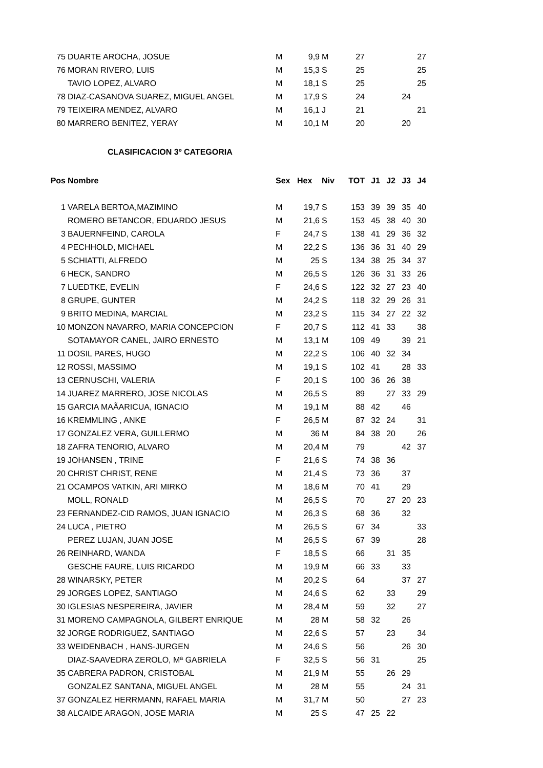| 75 | DUARTE AROCHA, JOSUE | M | 9,9 | M | 27 | | | | 27 |
| 76 | MORAN RIVERO, LUIS | M | 15,3 | S | 25 | | | | 25 |
| | TAVIO LOPEZ, ALVARO | M | 18,1 | S | 25 | | | | 25 |
| 78 | DIAZ-CASANOVA SUAREZ, MIGUEL ANGEL | M | 17,9 | S | 24 | | | 24 | |
| 79 | TEIXEIRA MENDEZ, ALVARO | M | 16,1 | J | 21 | | | | 21 |
| 80 | MARRERO BENITEZ, YERAY | M | 10,1 | M | 20 | | | 20 | |
CLASIFICACION 3º CATEGORIA
| Pos | Nombre | Sex | Hex | Niv | TOT | J1 | J2 | J3 | J4 |
| --- | --- | --- | --- | --- | --- | --- | --- | --- | --- |
| 1 | VARELA BERTOA,MAZIMINO | M | 19,7 | S | 153 | 39 | 39 | 35 | 40 |
| | ROMERO BETANCOR, EDUARDO JESUS | M | 21,6 | S | 153 | 45 | 38 | 40 | 30 |
| 3 | BAUERNFEIND, CAROLA | F | 24,7 | S | 138 | 41 | 29 | 36 | 32 |
| 4 | PECHHOLD, MICHAEL | M | 22,2 | S | 136 | 36 | 31 | 40 | 29 |
| 5 | SCHIATTI, ALFREDO | M | 25 | S | 134 | 38 | 25 | 34 | 37 |
| 6 | HECK, SANDRO | M | 26,5 | S | 126 | 36 | 31 | 33 | 26 |
| 7 | LUEDTKE, EVELIN | F | 24,6 | S | 122 | 32 | 27 | 23 | 40 |
| 8 | GRUPE, GUNTER | M | 24,2 | S | 118 | 32 | 29 | 26 | 31 |
| 9 | BRITO MEDINA, MARCIAL | M | 23,2 | S | 115 | 34 | 27 | 22 | 32 |
| 10 | MONZON NAVARRO, MARIA CONCEPCION | F | 20,7 | S | 112 | 41 | 33 | | 38 |
| | SOTAMAYOR CANEL, JAIRO ERNESTO | M | 13,1 | M | 109 | 49 | | 39 | 21 |
| 11 | DOSIL PARES, HUGO | M | 22,2 | S | 106 | 40 | 32 | 34 | |
| 12 | ROSSI, MASSIMO | M | 19,1 | S | 102 | 41 | | 28 | 33 |
| 13 | CERNUSCHI, VALERIA | F | 20,1 | S | 100 | 36 | 26 | 38 | |
| 14 | JUAREZ MARRERO, JOSE NICOLAS | M | 26,5 | S | 89 | | 27 | 33 | 29 |
| 15 | GARCIA MAÃARICUA, IGNACIO | M | 19,1 | M | 88 | 42 | | 46 | |
| 16 | KREMMLING , ANKE | F | 26,5 | M | 87 | 32 | 24 | | 31 |
| 17 | GONZALEZ VERA, GUILLERMO | M | 36 | M | 84 | 38 | 20 | | 26 |
| 18 | ZAFRA TENORIO, ALVARO | M | 20,4 | M | 79 | | | 42 | 37 |
| 19 | JOHANSEN , TRINE | F | 21,6 | S | 74 | 38 | 36 | | |
| 20 | CHRIST CHRIST, RENE | M | 21,4 | S | 73 | 36 | | 37 | |
| 21 | OCAMPOS VATKIN, ARI MIRKO | M | 18,6 | M | 70 | 41 | | 29 | |
| | MOLL, RONALD | M | 26,5 | S | 70 | | 27 | 20 | 23 |
| 23 | FERNANDEZ-CID RAMOS, JUAN IGNACIO | M | 26,3 | S | 68 | 36 | | 32 | |
| 24 | LUCA , PIETRO | M | 26,5 | S | 67 | 34 | | | 33 |
| | PEREZ LUJAN, JUAN JOSE | M | 26,5 | S | 67 | 39 | | | 28 |
| 26 | REINHARD, WANDA | F | 18,5 | S | 66 | | 31 | 35 | |
| | GESCHE FAURE, LUIS RICARDO | M | 19,9 | M | 66 | 33 | | 33 | |
| 28 | WINARSKY, PETER | M | 20,2 | S | 64 | | | 37 | 27 |
| 29 | JORGES LOPEZ, SANTIAGO | M | 24,6 | S | 62 | | 33 | | 29 |
| 30 | IGLESIAS NESPEREIRA, JAVIER | M | 28,4 | M | 59 | | 32 | | 27 |
| 31 | MORENO CAMPAGNOLA, GILBERT ENRIQUE | M | 28 | M | 58 | 32 | | 26 | |
| 32 | JORGE RODRIGUEZ, SANTIAGO | M | 22,6 | S | 57 | | 23 | | 34 |
| 33 | WEIDENBACH , HANS-JURGEN | M | 24,6 | S | 56 | | | 26 | 30 |
| | DIAZ-SAAVEDRA ZEROLO, Mª GABRIELA | F | 32,5 | S | 56 | 31 | | | 25 |
| 35 | CABRERA PADRON, CRISTOBAL | M | 21,9 | M | 55 | | 26 | 29 | |
| | GONZALEZ SANTANA, MIGUEL ANGEL | M | 28 | M | 55 | | | 24 | 31 |
| 37 | GONZALEZ HERRMANN, RAFAEL MARIA | M | 31,7 | M | 50 | | | 27 | 23 |
| 38 | ALCAIDE ARAGON, JOSE MARIA | M | 25 | S | 47 | 25 | 22 | | |